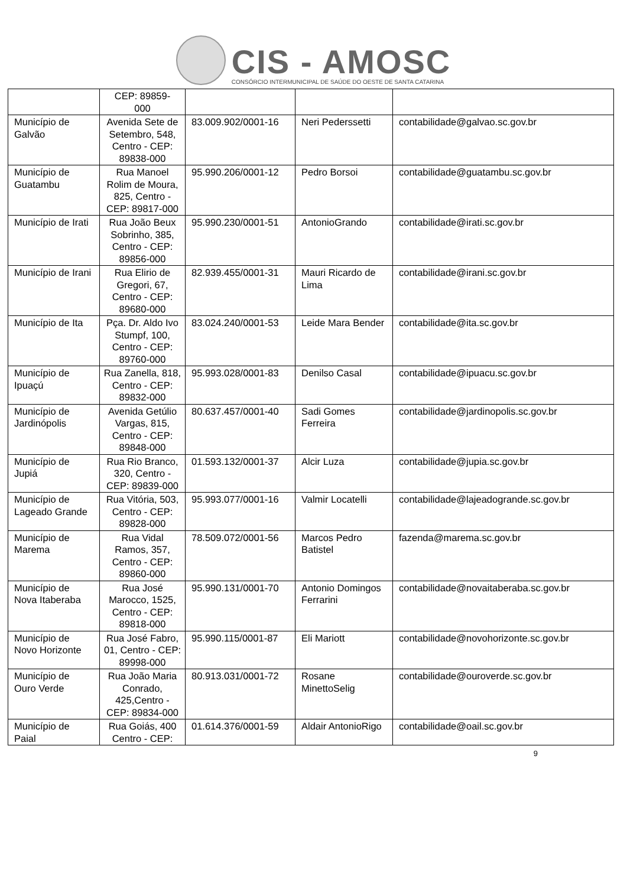CIS - AMOSC
CONSÓRCIO INTERMUNICIPAL DE SAÚDE DO OESTE DE SANTA CATARINA
| | CEP: 89859- 000 | | | |
| Município de Galvão | Avenida Sete de Setembro, 548, Centro - CEP: 89838-000 | 83.009.902/0001-16 | Neri Pederssetti | contabilidade@galvao.sc.gov.br |
| Município de Guatambu | Rua Manoel Rolim de Moura, 825, Centro - CEP: 89817-000 | 95.990.206/0001-12 | Pedro Borsoi | contabilidade@guatambu.sc.gov.br |
| Município de Irati | Rua João Beux Sobrinho, 385, Centro - CEP: 89856-000 | 95.990.230/0001-51 | AntonioGrando | contabilidade@irati.sc.gov.br |
| Município de Irani | Rua Elirio de Gregori, 67, Centro - CEP: 89680-000 | 82.939.455/0001-31 | Mauri Ricardo de Lima | contabilidade@irani.sc.gov.br |
| Município de Ita | Pça. Dr. Aldo Ivo Stumpf, 100, Centro - CEP: 89760-000 | 83.024.240/0001-53 | Leide Mara Bender | contabilidade@ita.sc.gov.br |
| Município de Ipuaçú | Rua Zanella, 818, Centro - CEP: 89832-000 | 95.993.028/0001-83 | Denilso Casal | contabilidade@ipuacu.sc.gov.br |
| Município de Jardinópolis | Avenida Getúlio Vargas, 815, Centro - CEP: 89848-000 | 80.637.457/0001-40 | Sadi Gomes Ferreira | contabilidade@jardinopolis.sc.gov.br |
| Município de Jupiá | Rua Rio Branco, 320, Centro - CEP: 89839-000 | 01.593.132/0001-37 | Alcir Luza | contabilidade@jupia.sc.gov.br |
| Município de Lageado Grande | Rua Vitória, 503, Centro - CEP: 89828-000 | 95.993.077/0001-16 | Valmir Locatelli | contabilidade@lajeadogrande.sc.gov.br |
| Município de Marema | Rua Vidal Ramos, 357, Centro - CEP: 89860-000 | 78.509.072/0001-56 | Marcos Pedro Batistel | fazenda@marema.sc.gov.br |
| Município de Nova Itaberaba | Rua José Marocco, 1525, Centro - CEP: 89818-000 | 95.990.131/0001-70 | Antonio Domingos Ferrarini | contabilidade@novaitaberaba.sc.gov.br |
| Município de Novo Horizonte | Rua José Fabro, 01, Centro - CEP: 89998-000 | 95.990.115/0001-87 | Eli Mariott | contabilidade@novohorizonte.sc.gov.br |
| Município de Ouro Verde | Rua João Maria Conrado, 425,Centro - CEP: 89834-000 | 80.913.031/0001-72 | Rosane MinettoSelig | contabilidade@ouroverde.sc.gov.br |
| Município de Paial | Rua Goiás, 400 Centro - CEP: | 01.614.376/0001-59 | Aldair AntonioRigo | contabilidade@oail.sc.gov.br |
9